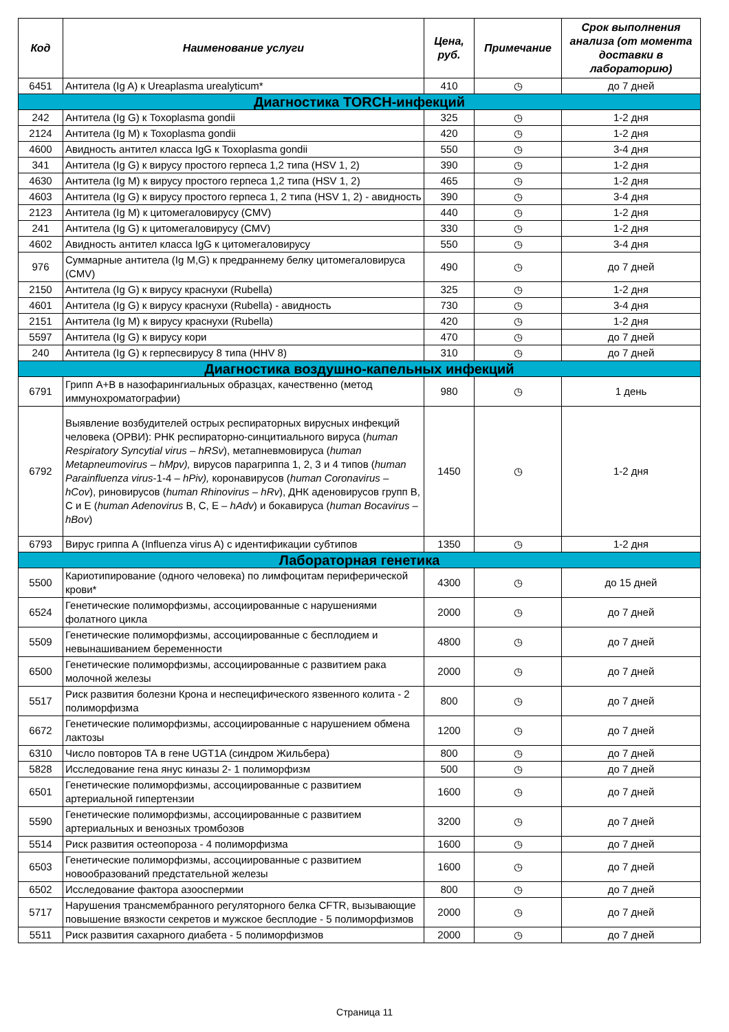| Код | Наименование услуги | Цена, руб. | Примечание | Срок выполнения анализа (от момента доставки в лабораторию) |
| --- | --- | --- | --- | --- |
| 6451 | Антитела (Ig A) к Ureaplasma urealyticum* | 410 | ◷ | до 7 дней |
| Диагностика TORCH-инфекций | | | | |
| 242 | Антитела (Ig G) к Toxoplasma gondii | 325 | ◷ | 1-2 дня |
| 2124 | Антитела (Ig M) к Toxoplasma gondii | 420 | ◷ | 1-2 дня |
| 4600 | Авидность антител класса IgG к Toxoplasma gondii | 550 | ◷ | 3-4 дня |
| 341 | Антитела (Ig G) к вирусу простого герпеса 1,2 типа (HSV 1, 2) | 390 | ◷ | 1-2 дня |
| 4630 | Антитела (Ig M) к вирусу простого герпеса 1,2 типа (HSV 1, 2) | 465 | ◷ | 1-2 дня |
| 4603 | Антитела (Ig G) к вирусу простого герпеса 1, 2 типа (HSV 1, 2) - авидность | 390 | ◷ | 3-4 дня |
| 2123 | Антитела (Ig M) к цитомегаловирусу (CMV) | 440 | ◷ | 1-2 дня |
| 241 | Антитела (Ig G) к цитомегаловирусу (CMV) | 330 | ◷ | 1-2 дня |
| 4602 | Авидность антител класса IgG к цитомегаловирусу | 550 | ◷ | 3-4 дня |
| 976 | Суммарные антитела (Ig M,G) к предраннему белку цитомегаловируса (CMV) | 490 | ◷ | до 7 дней |
| 2150 | Антитела (Ig G) к вирусу краснухи (Rubella) | 325 | ◷ | 1-2 дня |
| 4601 | Антитела (Ig G) к вирусу краснухи (Rubella) - авидность | 730 | ◷ | 3-4 дня |
| 2151 | Антитела (Ig M) к вирусу краснухи (Rubella) | 420 | ◷ | 1-2 дня |
| 5597 | Антитела (Ig G) к вирусу кори | 470 | ◷ | до 7 дней |
| 240 | Антитела (Ig G) к герпесвирусу 8 типа (HHV 8) | 310 | ◷ | до 7 дней |
| Диагностика воздушно-капельных инфекций | | | | |
| 6791 | Грипп А+В в назофарингиальных образцах, качественно (метод иммунохроматографии) | 980 | ◷ | 1 день |
| 6792 | Выявление возбудителей острых респираторных вирусных инфекций человека (ОРВИ): РНК респираторно-синцитиального вируса ( human Respiratory Syncytial virus – hRSv ), метапневмовируса ( human Metapneumovirus – hMpv), вирусов парагриппа 1, 2, 3 и 4 типов ( human Parainfluenza virus -1-4 – hPiv), коронавирусов ( human Coronavirus – hCov ), риновирусов ( human Rhinovirus – hRv ), ДНК аденовирусов групп B, C и E ( human Adenovirus B, C, E – hAdv ) и бокавируса ( human Bocavirus – hBov ) | 1450 | ◷ | 1-2 дня |
| 6793 | Вирус гриппа А (Influenza virus A) с идентификации субтипов | 1350 | ◷ | 1-2 дня |
| Лабораторная генетика | | | | |
| 5500 | Кариотипирование (одного человека) по лимфоцитам периферической крови* | 4300 | ◷ | до 15 дней |
| 6524 | Генетические полиморфизмы, ассоциированные с нарушениями фолатного цикла | 2000 | ◷ | до 7 дней |
| 5509 | Генетические полиморфизмы, ассоциированные с бесплодием и невынашиванием беременности | 4800 | ◷ | до 7 дней |
| 6500 | Генетические полиморфизмы, ассоциированные с развитием рака молочной железы | 2000 | ◷ | до 7 дней |
| 5517 | Риск развития болезни Крона и неспецифического язвенного колита - 2 полиморфизма | 800 | ◷ | до 7 дней |
| 6672 | Генетические полиморфизмы, ассоциированные с нарушением обмена лактозы | 1200 | ◷ | до 7 дней |
| 6310 | Число повторов ТА в гене UGT1A (синдром Жильбера) | 800 | ◷ | до 7 дней |
| 5828 | Исследование гена янус киназы 2- 1 полиморфизм | 500 | ◷ | до 7 дней |
| 6501 | Генетические полиморфизмы, ассоциированные с развитием артериальной гипертензии | 1600 | ◷ | до 7 дней |
| 5590 | Генетические полиморфизмы, ассоциированные с развитием артериальных и венозных тромбозов | 3200 | ◷ | до 7 дней |
| 5514 | Риск развития остеопороза - 4 полиморфизма | 1600 | ◷ | до 7 дней |
| 6503 | Генетические полиморфизмы, ассоциированные с развитием новообразований предстательной железы | 1600 | ◷ | до 7 дней |
| 6502 | Исследование фактора азооспермии | 800 | ◷ | до 7 дней |
| 5717 | Нарушения трансмембранного регуляторного белка CFTR, вызывающие повышение вязкости секретов и мужское бесплодие - 5 полиморфизмов | 2000 | ◷ | до 7 дней |
| 5511 | Риск развития сахарного диабета - 5 полиморфизмов | 2000 | ◷ | до 7 дней |
Страница 11